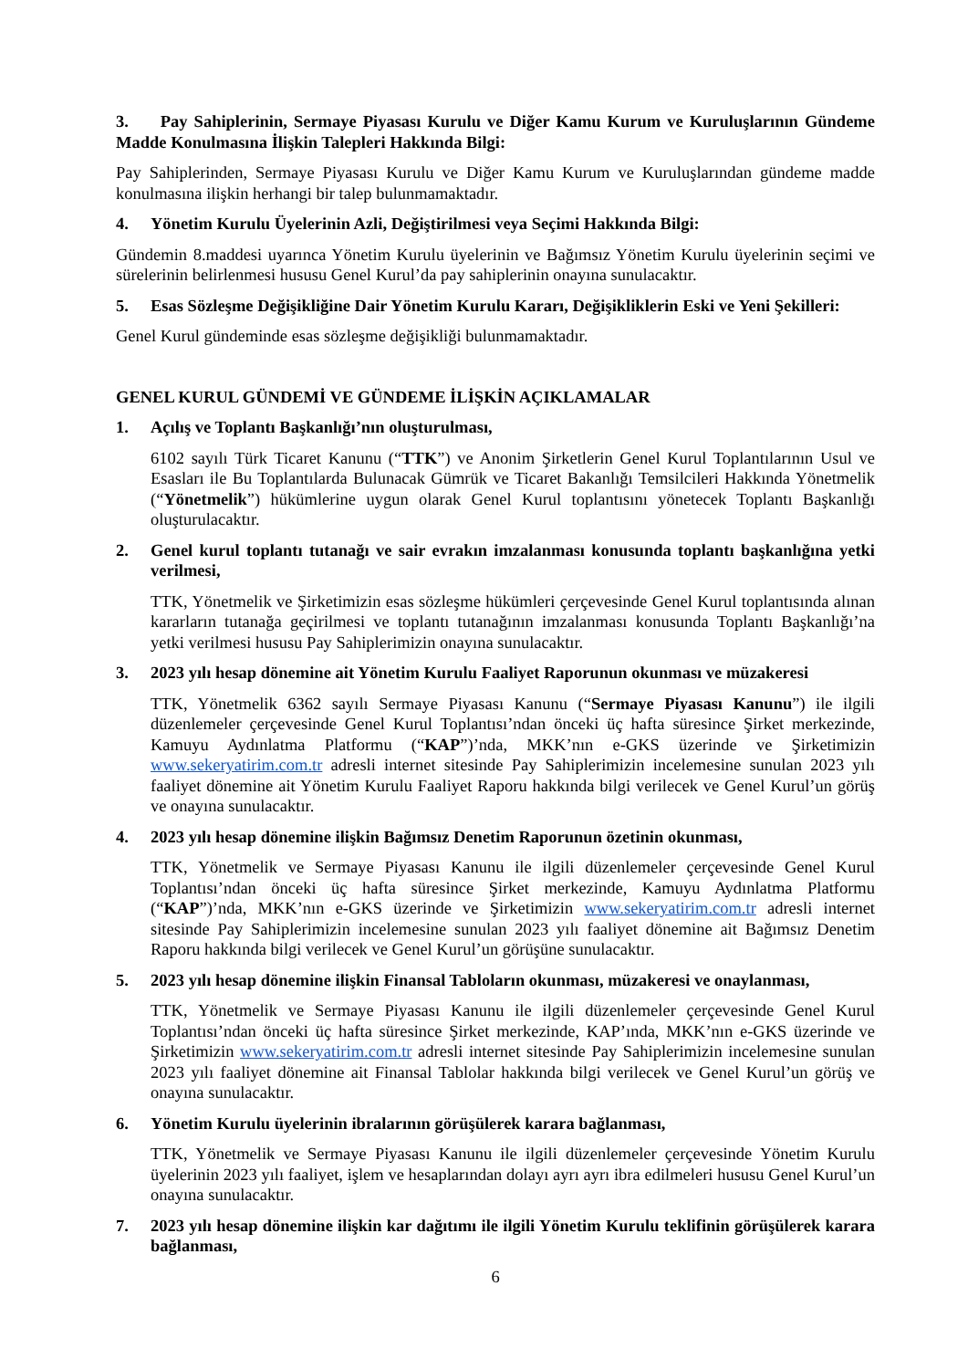3. Pay Sahiplerinin, Sermaye Piyasası Kurulu ve Diğer Kamu Kurum ve Kuruluşlarının Gündeme Madde Konulmasına İlişkin Talepleri Hakkında Bilgi:
Pay Sahiplerinden, Sermaye Piyasası Kurulu ve Diğer Kamu Kurum ve Kuruluşlarından gündeme madde konulmasına ilişkin herhangi bir talep bulunmamaktadır.
4. Yönetim Kurulu Üyelerinin Azli, Değiştirilmesi veya Seçimi Hakkında Bilgi:
Gündemin 8.maddesi uyarınca Yönetim Kurulu üyelerinin ve Bağımsız Yönetim Kurulu üyelerinin seçimi ve sürelerinin belirlenmesi hususu Genel Kurul’da pay sahiplerinin onayına sunulacaktır.
5. Esas Sözleşme Değişikliğine Dair Yönetim Kurulu Kararı, Değişikliklerin Eski ve Yeni Şekilleri:
Genel Kurul gündeminde esas sözleşme değişikliği bulunmamaktadır.
GENEL KURUL GÜNDEMİ VE GÜNDEME İLİŞKİN AÇIKLAMALAR
1. Açılış ve Toplantı Başkanlığı’nın oluşturulması,
6102 sayılı Türk Ticaret Kanunu (“TTK”) ve Anonim Şirketlerin Genel Kurul Toplantılarının Usul ve Esasları ile Bu Toplantılarda Bulunacak Gümrük ve Ticaret Bakanlığı Temsilcileri Hakkında Yönetmelik (“Yönetmelik”) hükümlerine uygun olarak Genel Kurul toplantısını yönetecek Toplantı Başkanlığı oluşturulacaktır.
2. Genel kurul toplantı tutanağı ve sair evrakın imzalanması konusunda toplantı başkanlığına yetki verilmesi,
TTK, Yönetmelik ve Şirketimizin esas sözleşme hükümleri çerçevesinde Genel Kurul toplantısında alınan kararların tutanağa geçirilmesi ve toplantı tutanağının imzalanması konusunda Toplantı Başkanlığı’na yetki verilmesi hususu Pay Sahiplerimizin onayına sunulacaktır.
3. 2023 yılı hesap dönemine ait Yönetim Kurulu Faaliyet Raporunun okunması ve müzakeresi
TTK, Yönetmelik 6362 sayılı Sermaye Piyasası Kanunu (“Sermaye Piyasası Kanunu”) ile ilgili düzenlemeler çerçevesinde Genel Kurul Toplantısı’ndan önceki üç hafta süresince Şirket merkezinde, Kamuyu Aydınlatma Platformu (“KAP”)’nda, MKK’nın e-GKS üzerinde ve Şirketimizin www.sekeryatirim.com.tr adresli internet sitesinde Pay Sahiplerimizin incelemesine sunulan 2023 yılı faaliyet dönemine ait Yönetim Kurulu Faaliyet Raporu hakkında bilgi verilecek ve Genel Kurul’un görüş ve onayına sunulacaktır.
4. 2023 yılı hesap dönemine ilişkin Bağımsız Denetim Raporunun özetinin okunması,
TTK, Yönetmelik ve Sermaye Piyasası Kanunu ile ilgili düzenlemeler çerçevesinde Genel Kurul Toplantısı’ndan önceki üç hafta süresince Şirket merkezinde, Kamuyu Aydınlatma Platformu (“KAP”)’nda, MKK’nın e-GKS üzerinde ve Şirketimizin www.sekeryatirim.com.tr adresli internet sitesinde Pay Sahiplerimizin incelemesine sunulan 2023 yılı faaliyet dönemine ait Bağımsız Denetim Raporu hakkında bilgi verilecek ve Genel Kurul’un görüşüne sunulacaktır.
5. 2023 yılı hesap dönemine ilişkin Finansal Tabloların okunması, müzakeresi ve onaylanması,
TTK, Yönetmelik ve Sermaye Piyasası Kanunu ile ilgili düzenlemeler çerçevesinde Genel Kurul Toplantısı’ndan önceki üç hafta süresince Şirket merkezinde, KAP’ında, MKK’nın e-GKS üzerinde ve Şirketimizin www.sekeryatirim.com.tr adresli internet sitesinde Pay Sahiplerimizin incelemesine sunulan 2023 yılı faaliyet dönemine ait Finansal Tablolar hakkında bilgi verilecek ve Genel Kurul’un görüş ve onayına sunulacaktır.
6. Yönetim Kurulu üyelerinin ibralarının görüşülerek karara bağlanması,
TTK, Yönetmelik ve Sermaye Piyasası Kanunu ile ilgili düzenlemeler çerçevesinde Yönetim Kurulu üyelerinin 2023 yılı faaliyet, işlem ve hesaplarından dolayı ayrı ayrı ibra edilmeleri hususu Genel Kurul’un onayına sunulacaktır.
7. 2023 yılı hesap dönemine ilişkin kar dağıtımı ile ilgili Yönetim Kurulu teklifinin görüşülerek karara bağlanması,
6